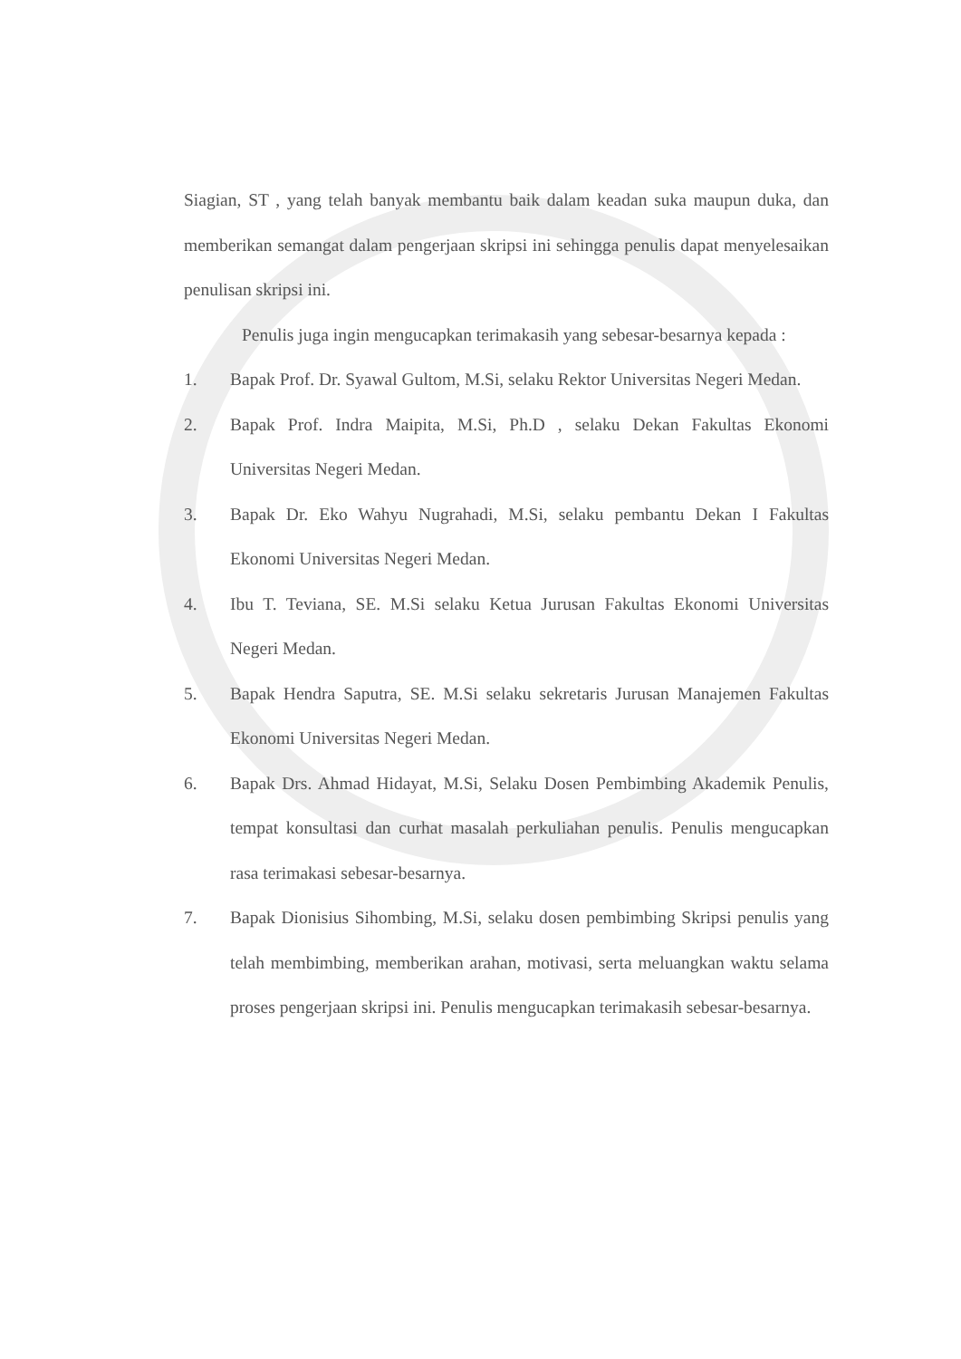Siagian, ST , yang telah banyak membantu baik dalam keadan suka maupun duka, dan memberikan semangat dalam pengerjaan skripsi ini sehingga penulis dapat menyelesaikan penulisan skripsi ini.
Penulis juga ingin mengucapkan terimakasih yang sebesar-besarnya kepada :
1. Bapak Prof. Dr. Syawal Gultom, M.Si, selaku Rektor Universitas Negeri Medan.
2. Bapak Prof. Indra Maipita, M.Si, Ph.D , selaku Dekan Fakultas Ekonomi Universitas Negeri Medan.
3. Bapak Dr. Eko Wahyu Nugrahadi, M.Si, selaku pembantu Dekan I Fakultas Ekonomi Universitas Negeri Medan.
4. Ibu T. Teviana, SE. M.Si selaku Ketua Jurusan Fakultas Ekonomi Universitas Negeri Medan.
5. Bapak Hendra Saputra, SE. M.Si selaku sekretaris Jurusan Manajemen Fakultas Ekonomi Universitas Negeri Medan.
6. Bapak Drs. Ahmad Hidayat, M.Si, Selaku Dosen Pembimbing Akademik Penulis, tempat konsultasi dan curhat masalah perkuliahan penulis. Penulis mengucapkan rasa terimakasi sebesar-besarnya.
7. Bapak Dionisius Sihombing, M.Si, selaku dosen pembimbing Skripsi penulis yang telah membimbing, memberikan arahan, motivasi, serta meluangkan waktu selama proses pengerjaan skripsi ini. Penulis mengucapkan terimakasih sebesar-besarnya.